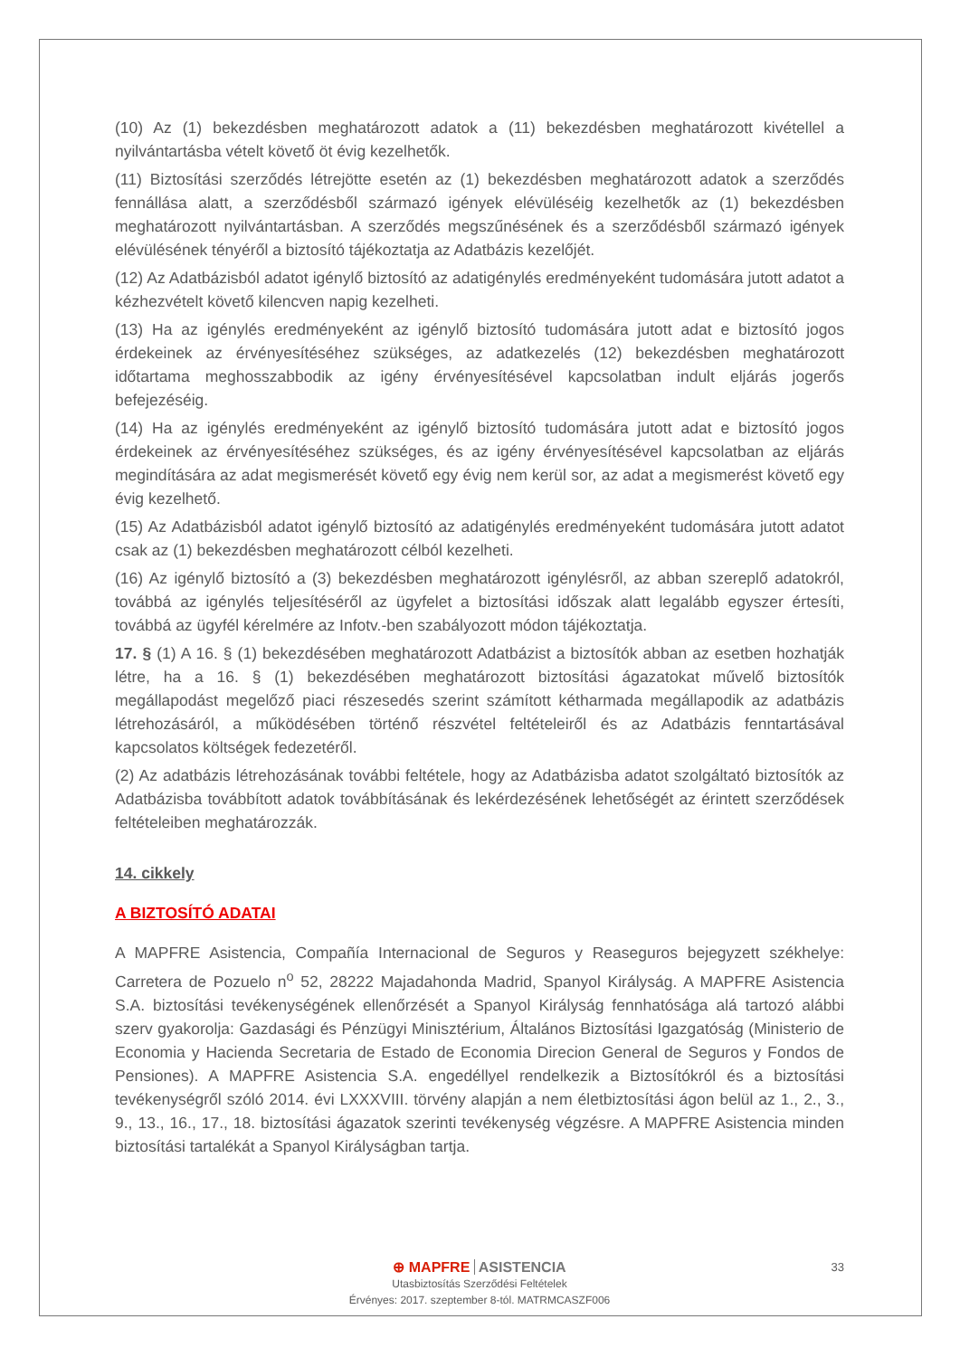(10) Az (1) bekezdésben meghatározott adatok a (11) bekezdésben meghatározott kivétellel a nyilvántartásba vételt követő öt évig kezelhetők.
(11) Biztosítási szerződés létrejötte esetén az (1) bekezdésben meghatározott adatok a szerződés fennállása alatt, a szerződésből származó igények elévüléséig kezelhetők az (1) bekezdésben meghatározott nyilvántartásban. A szerződés megszűnésének és a szerződésből származó igények elévülésének tényéről a biztosító tájékoztatja az Adatbázis kezelőjét.
(12) Az Adatbázisból adatot igénylő biztosító az adatigénylés eredményeként tudomására jutott adatot a kézhezvételt követő kilencven napig kezelheti.
(13) Ha az igénylés eredményeként az igénylő biztosító tudomására jutott adat e biztosító jogos érdekeinek az érvényesítéséhez szükséges, az adatkezelés (12) bekezdésben meghatározott időtartama meghosszabbodik az igény érvényesítésével kapcsolatban indult eljárás jogerős befejezéséig.
(14) Ha az igénylés eredményeként az igénylő biztosító tudomására jutott adat e biztosító jogos érdekeinek az érvényesítéséhez szükséges, és az igény érvényesítésével kapcsolatban az eljárás megindítására az adat megismerését követő egy évig nem kerül sor, az adat a megismerést követő egy évig kezelhető.
(15) Az Adatbázisból adatot igénylő biztosító az adatigénylés eredményeként tudomására jutott adatot csak az (1) bekezdésben meghatározott célból kezelheti.
(16) Az igénylő biztosító a (3) bekezdésben meghatározott igénylésről, az abban szereplő adatokról, továbbá az igénylés teljesítéséről az ügyfelet a biztosítási időszak alatt legalább egyszer értesíti, továbbá az ügyfél kérelmére az Infotv.-ben szabályozott módon tájékoztatja.
17. § (1) A 16. § (1) bekezdésében meghatározott Adatbázist a biztosítók abban az esetben hozhatják létre, ha a 16. § (1) bekezdésében meghatározott biztosítási ágazatokat művelő biztosítók megállapodást megelőző piaci részesedés szerint számított kétharmada megállapodik az adatbázis létrehozásáról, a működésében történő részvétel feltételeiről és az Adatbázis fenntartásával kapcsolatos költségek fedezetéről.
(2) Az adatbázis létrehozásának további feltétele, hogy az Adatbázisba adatot szolgáltató biztosítók az Adatbázisba továbbított adatok továbbításának és lekérdezésének lehetőségét az érintett szerződések feltételeiben meghatározzák.
14. cikkely
A BIZTOSÍTÓ ADATAI
A MAPFRE Asistencia, Compañía Internacional de Seguros y Reaseguros bejegyzett székhelye: Carretera de Pozuelo n<sup>o</sup> 52, 28222 Majadahonda Madrid, Spanyol Királyság. A MAPFRE Asistencia S.A. biztosítási tevékenységének ellenőrzését a Spanyol Királyság fennhatósága alá tartozó alábbi szerv gyakorolja: Gazdasági és Pénzügyi Minisztérium, Általános Biztosítási Igazgatóság (Ministerio de Economia y Hacienda Secretaria de Estado de Economia Direcion General de Seguros y Fondos de Pensiones). A MAPFRE Asistencia S.A. engedéllyel rendelkezik a Biztosítókról és a biztosítási tevékenységről szóló 2014. évi LXXXVIII. törvény alapján a nem életbiztosítási ágon belül az 1., 2., 3., 9., 13., 16., 17., 18. biztosítási ágazatok szerinti tevékenység végzésre. A MAPFRE Asistencia minden biztosítási tartalékát a Spanyol Királyságban tartja.
33
⊕ MAPFRE ASISTENCIA
Utasbiztosítás Szerződési Feltételek
Érvényes: 2017. szeptember 8-tól. MATRMCASZF006